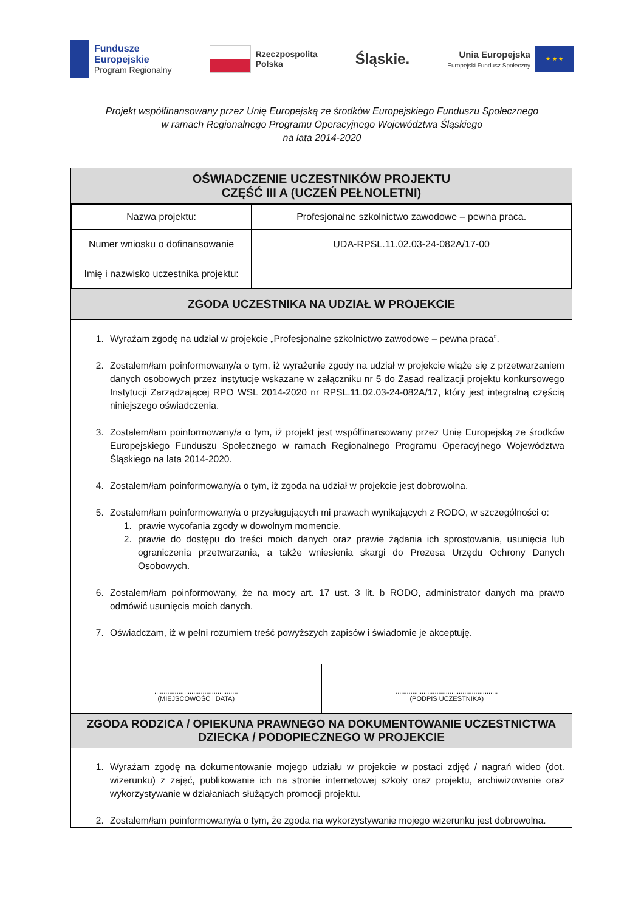Fundusze
Europejskie
Program Regionalny
Rzeczpospolita
Polska
Śląskie.
Unia Europejska
Europejski Fundusz Społeczny
★ ★ ★
Projekt współfinansowany przez Unię Europejską ze środków Europejskiego Funduszu Społecznego
w ramach Regionalnego Programu Operacyjnego Województwa Śląskiego
na lata 2014-2020
OŚWIADCZENIE UCZESTNIKÓW PROJEKTU
CZĘŚĆ III A (UCZEŃ PEŁNOLETNI)
| Nazwa projektu: | Profesjonalne szkolnictwo zawodowe – pewna praca. |
| Numer wniosku o dofinansowanie | UDA-RPSL.11.02.03-24-082A/17-00 |
| Imię i nazwisko uczestnika projektu: | |
ZGODA UCZESTNIKA NA UDZIAŁ W PROJEKCIE
1. Wyrażam zgodę na udział w projekcie „Profesjonalne szkolnictwo zawodowe – pewna praca”.
2. Zostałem/łam poinformowany/a o tym, iż wyrażenie zgody na udział w projekcie wiąże się z przetwarzaniem danych osobowych przez instytucje wskazane w załączniku nr 5 do Zasad realizacji projektu konkursowego Instytucji Zarządzającej RPO WSL 2014-2020 nr RPSL.11.02.03-24-082A/17, który jest integralną częścią niniejszego oświadczenia.
3. Zostałem/łam poinformowany/a o tym, iż projekt jest współfinansowany przez Unię Europejską ze środków Europejskiego Funduszu Społecznego w ramach Regionalnego Programu Operacyjnego Województwa Śląskiego na lata 2014-2020.
4. Zostałem/łam poinformowany/a o tym, iż zgoda na udział w projekcie jest dobrowolna.
5. Zostałem/łam poinformowany/a o przysługujących mi prawach wynikających z RODO, w szczególności o:
1. prawie wycofania zgody w dowolnym momencie,
2. prawie do dostępu do treści moich danych oraz prawie żądania ich sprostowania, usunięcia lub ograniczenia przetwarzania, a także wniesienia skargi do Prezesa Urzędu Ochrony Danych Osobowych.
6. Zostałem/łam poinformowany, że na mocy art. 17 ust. 3 lit. b RODO, administrator danych ma prawo odmówić usunięcia moich danych.
7. Oświadczam, iż w pełni rozumiem treść powyższych zapisów i świadomie je akceptuję.
.............................................
(MIEJSCOWOŚĆ i DATA)
.......................................................
(PODPIS UCZESTNIKA)
ZGODA RODZICA / OPIEKUNA PRAWNEGO NA DOKUMENTOWANIE UCZESTNICTWA
DZIECKA / PODOPIECZNEGO W PROJEKCIE
1. Wyrażam zgodę na dokumentowanie mojego udziału w projekcie w postaci zdjęć / nagrań wideo (dot. wizerunku) z zajęć, publikowanie ich na stronie internetowej szkoły oraz projektu, archiwizowanie oraz wykorzystywanie w działaniach służących promocji projektu.
2. Zostałem/łam poinformowany/a o tym, że zgoda na wykorzystywanie mojego wizerunku jest dobrowolna.